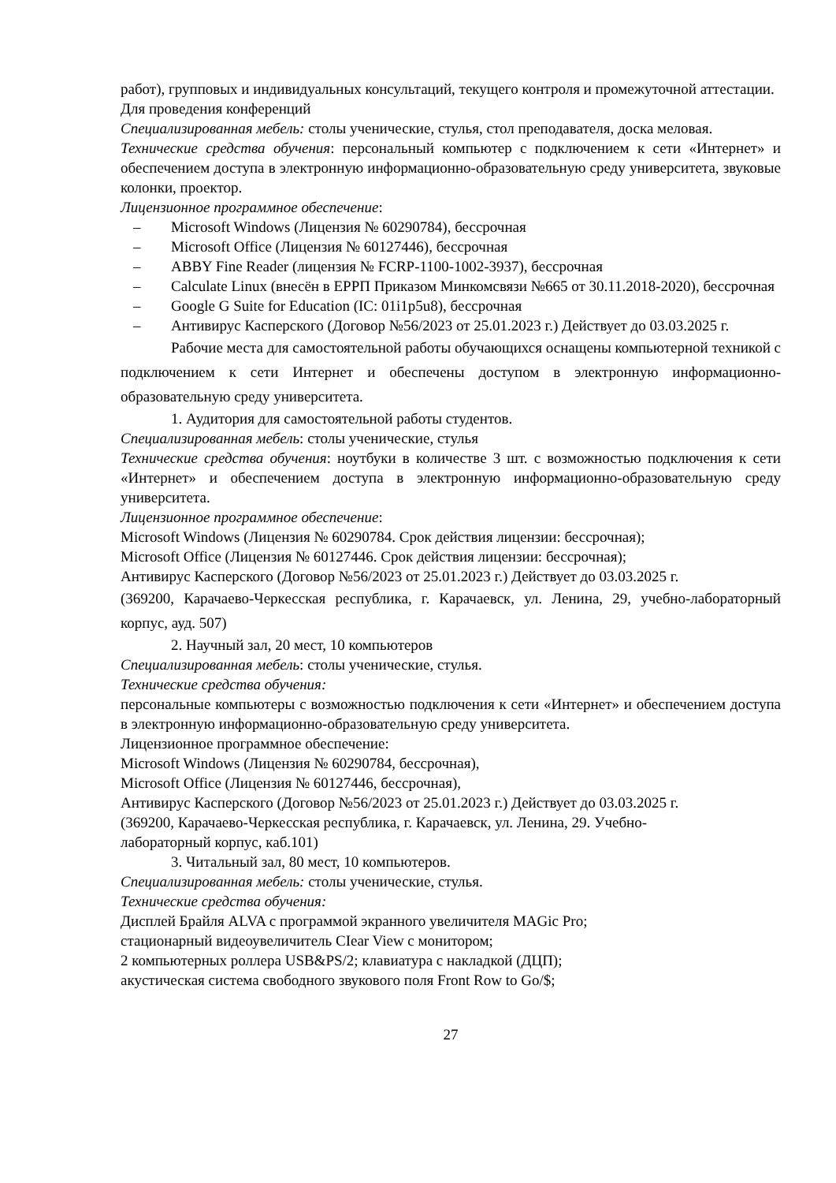работ), групповых и индивидуальных консультаций, текущего контроля и промежуточной аттестации.
Для проведения конференций
Специализированная мебель: столы ученические, стулья, стол преподавателя, доска меловая.
Технические средства обучения: персональный компьютер с подключением к сети «Интернет» и обеспечением доступа в электронную информационно-образовательную среду университета, звуковые колонки, проектор.
Лицензионное программное обеспечение:
– Microsoft Windows (Лицензия № 60290784), бессрочная
– Microsoft Office (Лицензия № 60127446), бессрочная
– ABBY Fine Reader (лицензия № FCRP-1100-1002-3937), бессрочная
– Calculate Linux (внесён в ЕРРП Приказом Минкомсвязи №665 от 30.11.2018-2020), бессрочная
– Google G Suite for Education (IC: 01i1p5u8), бессрочная
– Антивирус Касперского (Договор №56/2023 от 25.01.2023 г.) Действует до 03.03.2025 г.
Рабочие места для самостоятельной работы обучающихся оснащены компьютерной техникой с подключением к сети Интернет и обеспечены доступом в электронную информационно-образовательную среду университета.
1. Аудитория для самостоятельной работы студентов.
Специализированная мебель: столы ученические, стулья
Технические средства обучения: ноутбуки в количестве 3 шт. с возможностью подключения к сети «Интернет» и обеспечением доступа в электронную информационно-образовательную среду университета.
Лицензионное программное обеспечение:
Microsoft Windows (Лицензия № 60290784. Срок действия лицензии: бессрочная);
Microsoft Office (Лицензия № 60127446. Срок действия лицензии: бессрочная);
Антивирус Касперского (Договор №56/2023 от 25.01.2023 г.) Действует до 03.03.2025 г.
(369200, Карачаево-Черкесская республика, г. Карачаевск, ул. Ленина, 29, учебно-лабораторный корпус, ауд. 507)
2. Научный зал, 20 мест, 10 компьютеров
Специализированная мебель: столы ученические, стулья.
Технические средства обучения:
персональные компьютеры с возможностью подключения к сети «Интернет» и обеспечением доступа в электронную информационно-образовательную среду университета.
Лицензионное программное обеспечение:
Microsoft Windows (Лицензия № 60290784, бессрочная),
Microsoft Office (Лицензия № 60127446, бессрочная),
Антивирус Касперского (Договор №56/2023 от 25.01.2023 г.) Действует до 03.03.2025 г.
(369200, Карачаево-Черкесская республика, г. Карачаевск, ул. Ленина, 29. Учебно-
лабораторный корпус, каб.101)
3. Читальный зал, 80 мест, 10 компьютеров.
Специализированная мебель: столы ученические, стулья.
Технические средства обучения:
Дисплей Брайля ALVA с программой экранного увеличителя MAGic Pro;
стационарный видеоувеличитель CIear View с монитором;
2 компьютерных роллера USB&PS/2; клавиатура с накладкой (ДЦП);
акустическая система свободного звукового поля Front Row to Go/$;
27